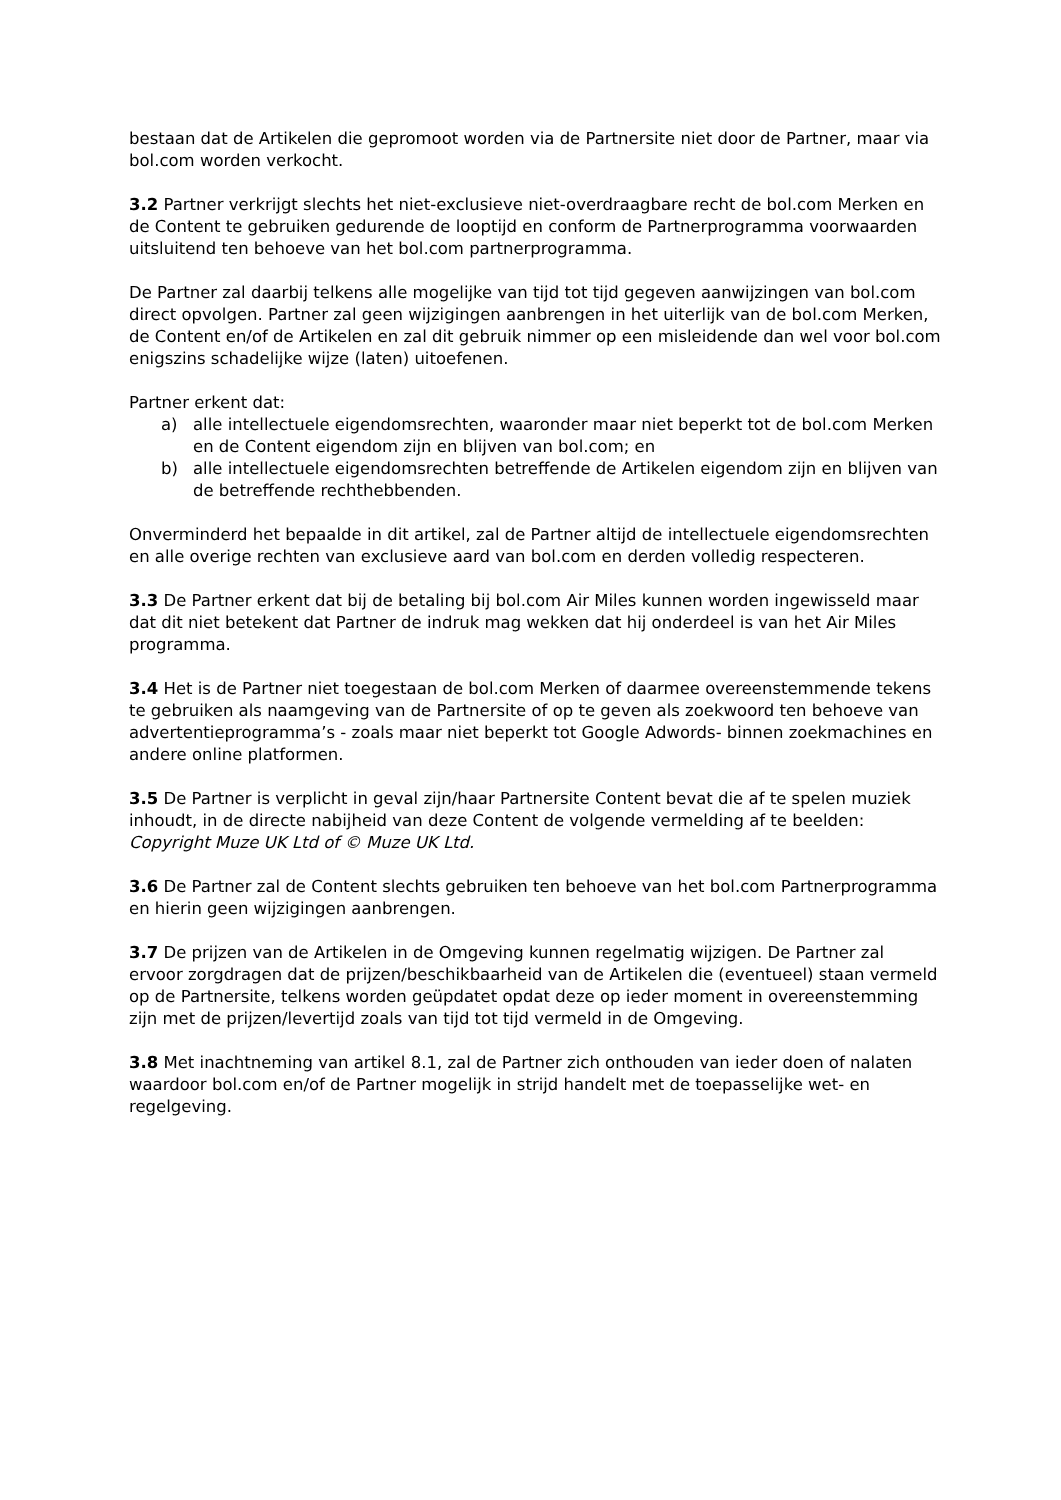bestaan dat de Artikelen die gepromoot worden via de Partnersite niet door de Partner, maar via bol.com worden verkocht.
3.2 Partner verkrijgt slechts het niet-exclusieve niet-overdraagbare recht de bol.com Merken en de Content te gebruiken gedurende de looptijd en conform de Partnerprogramma voorwaarden uitsluitend ten behoeve van het bol.com partnerprogramma.
De Partner zal daarbij telkens alle mogelijke van tijd tot tijd gegeven aanwijzingen van bol.com direct opvolgen. Partner zal geen wijzigingen aanbrengen in het uiterlijk van de bol.com Merken, de Content en/of de Artikelen en zal dit gebruik nimmer op een misleidende dan wel voor bol.com enigszins schadelijke wijze (laten) uitoefenen.
Partner erkent dat:
a) alle intellectuele eigendomsrechten, waaronder maar niet beperkt tot de bol.com Merken en de Content eigendom zijn en blijven van bol.com; en
b) alle intellectuele eigendomsrechten betreffende de Artikelen eigendom zijn en blijven van de betreffende rechthebbenden.
Onverminderd het bepaalde in dit artikel, zal de Partner altijd de intellectuele eigendomsrechten en alle overige rechten van exclusieve aard van bol.com en derden volledig respecteren.
3.3 De Partner erkent dat bij de betaling bij bol.com Air Miles kunnen worden ingewisseld maar dat dit niet betekent dat Partner de indruk mag wekken dat hij onderdeel is van het Air Miles programma.
3.4 Het is de Partner niet toegestaan de bol.com Merken of daarmee overeenstemmende tekens te gebruiken als naamgeving van de Partnersite of op te geven als zoekwoord ten behoeve van advertentieprogramma’s - zoals maar niet beperkt tot Google Adwords- binnen zoekmachines en andere online platformen.
3.5 De Partner is verplicht in geval zijn/haar Partnersite Content bevat die af te spelen muziek inhoudt, in de directe nabijheid van deze Content de volgende vermelding af te beelden: Copyright Muze UK Ltd of © Muze UK Ltd.
3.6 De Partner zal de Content slechts gebruiken ten behoeve van het bol.com Partnerprogramma en hierin geen wijzigingen aanbrengen.
3.7 De prijzen van de Artikelen in de Omgeving kunnen regelmatig wijzigen. De Partner zal ervoor zorgdragen dat de prijzen/beschikbaarheid van de Artikelen die (eventueel) staan vermeld op de Partnersite, telkens worden geüpdatet opdat deze op ieder moment in overeenstemming zijn met de prijzen/levertijd zoals van tijd tot tijd vermeld in de Omgeving.
3.8 Met inachtneming van artikel 8.1, zal de Partner zich onthouden van ieder doen of nalaten waardoor bol.com en/of de Partner mogelijk in strijd handelt met de toepasselijke wet- en regelgeving.